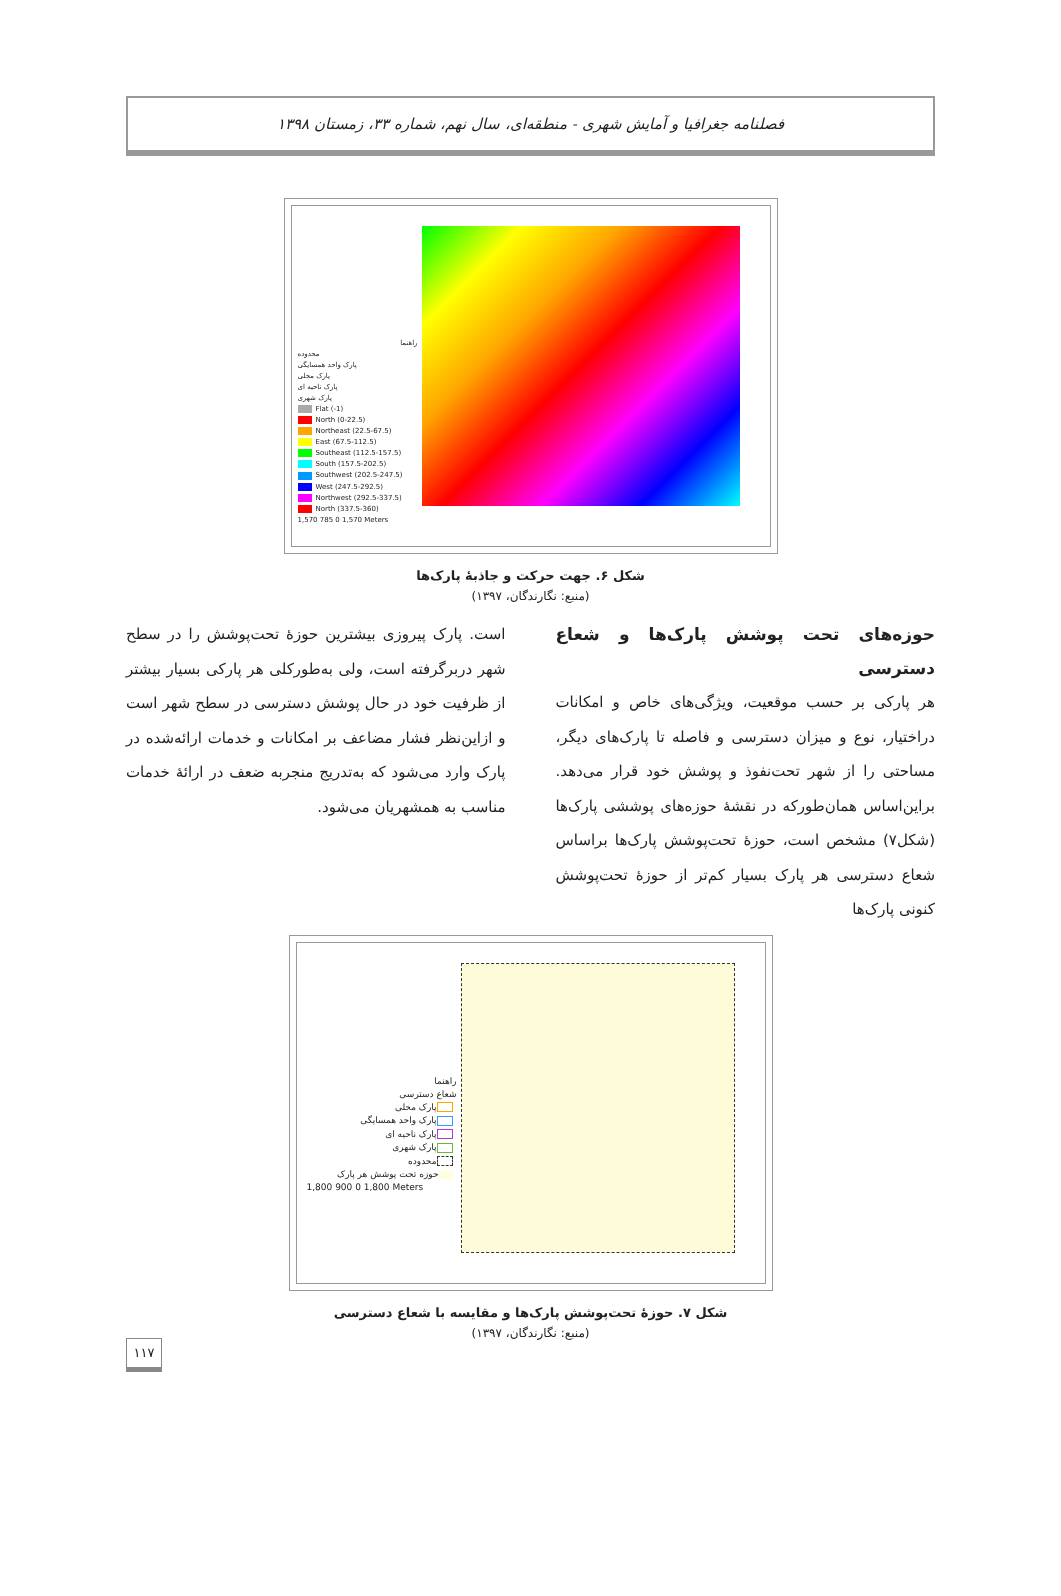فصلنامه جغرافیا و آمایش شهری - منطقه‌ای، سال نهم، شماره ۳۳، زمستان ۱۳۹۸
راهنما
محدوده
پارک واحد همسایگی
پارک محلی
پارک ناحیه ای
پارک شهری
Flat (-1)
North (0-22.5)
Northeast (22.5-67.5)
East (67.5-112.5)
Southeast (112.5-157.5)
South (157.5-202.5)
Southwest (202.5-247.5)
West (247.5-292.5)
Northwest (292.5-337.5)
North (337.5-360)
1,570 785 0 1,570 Meters
شکل ۶. جهت حرکت و جاذبهٔ پارک‌ها
(منبع: نگارندگان، ۱۳۹۷)
حوزه‌های تحت پوشش پارک‌ها و شعاع دسترسی
هر پارکی بر حسب موقعیت، ویژگی‌های خاص و امکانات دراختیار، نوع و میزان دسترسی و فاصله تا پارک‌های دیگر، مساحتی را از شهر تحت‌نفوذ و پوشش خود قرار می‌دهد. براین‌اساس همان‌طورکه در نقشهٔ حوزه‌های پوششی پارک‌ها (شکل۷) مشخص است، حوزهٔ تحت‌پوشش پارک‌ها براساس شعاع دسترسی هر پارک بسیار کم‌تر از حوزهٔ تحت‌پوشش کنونی پارک‌ها
است. پارک پیروزی بیشترین حوزهٔ تحت‌پوشش را در سطح شهر دربرگرفته است، ولی به‌طورکلی هر پارکی بسیار بیشتر از ظرفیت خود در حال پوشش دسترسی در سطح شهر است و ازاین‌نظر فشار مضاعف بر امکانات و خدمات ارائه‌شده در پارک وارد می‌شود که به‌تدریج منجربه ضعف در ارائهٔ خدمات مناسب به همشهریان می‌شود.
راهنما
شعاع دسترسی
پارک محلی
پارک واحد همسایگی
پارک ناحیه ای
پارک شهری
محدوده
حوزه تحت پوشش هر پارک
1,800 900 0 1,800 Meters
شکل ۷. حوزهٔ تحت‌پوشش پارک‌ها و مقایسه با شعاع دسترسی
(منبع: نگارندگان، ۱۳۹۷)
۱۱۷